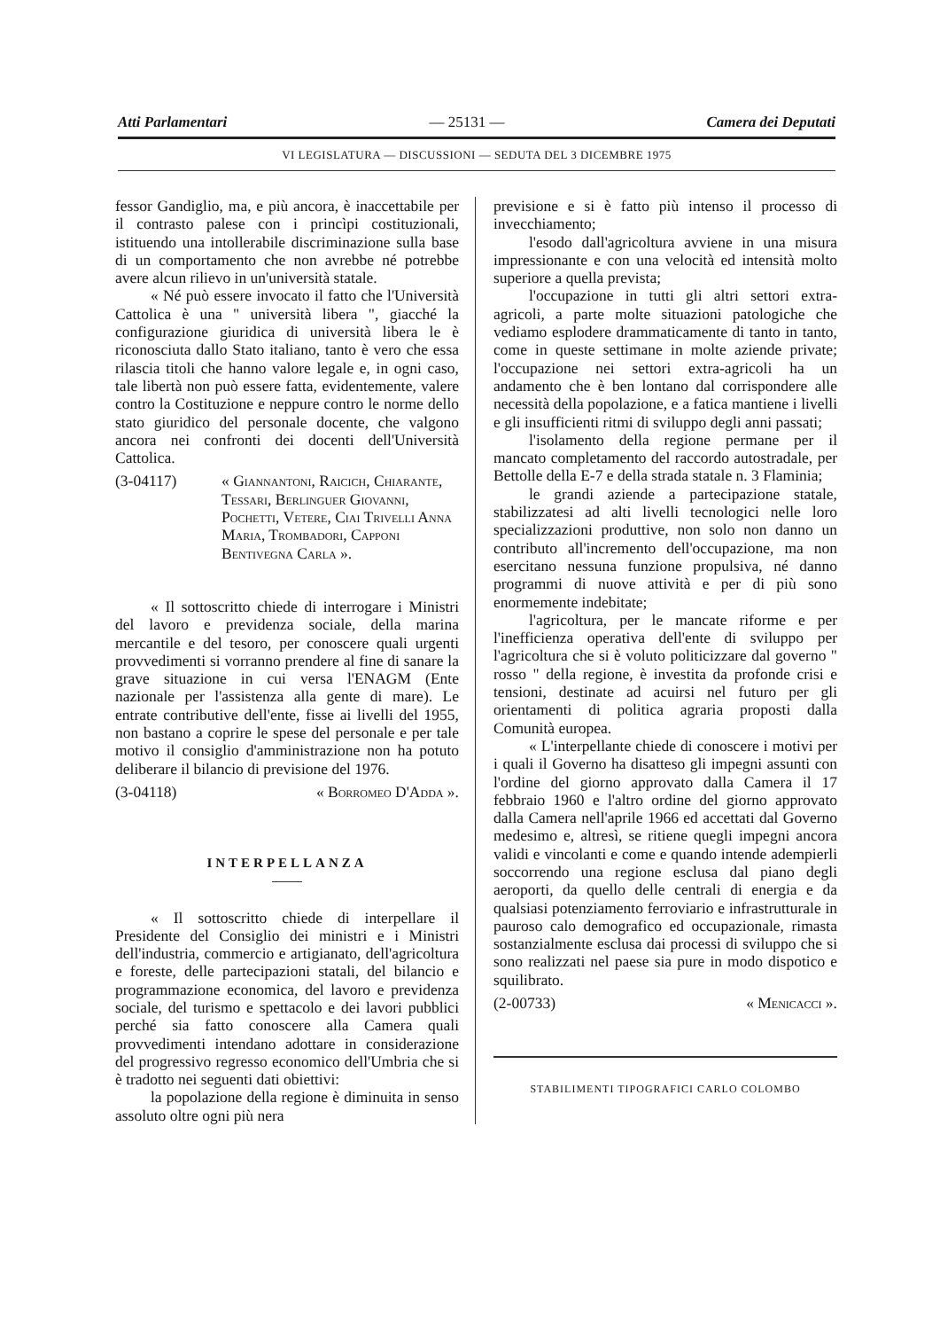Atti Parlamentari — 25131 — Camera dei Deputati
VI LEGISLATURA — DISCUSSIONI — SEDUTA DEL 3 DICEMBRE 1975
fessor Gandiglio, ma, e più ancora, è inaccettabile per il contrasto palese con i princìpi costituzionali, istituendo una intollerabile discriminazione sulla base di un comportamento che non avrebbe né potrebbe avere alcun rilievo in un'università statale.
« Né può essere invocato il fatto che l'Università Cattolica è una " università libera ", giacché la configurazione giuridica di università libera le è riconosciuta dallo Stato italiano, tanto è vero che essa rilascia titoli che hanno valore legale e, in ogni caso, tale libertà non può essere fatta, evidentemente, valere contro la Costituzione e neppure contro le norme dello stato giuridico del personale docente, che valgono ancora nei confronti dei docenti dell'Università Cattolica.
(3-04117) « Giannantoni, Raicich, Chiarante, Tessari, Berlinguer Giovanni, Pochetti, Vetere, Ciai Trivelli Anna Maria, Trombadori, Capponi Bentivegna Carla ».
« Il sottoscritto chiede di interrogare i Ministri del lavoro e previdenza sociale, della marina mercantile e del tesoro, per conoscere quali urgenti provvedimenti si vorranno prendere al fine di sanare la grave situazione in cui versa l'ENAGM (Ente nazionale per l'assistenza alla gente di mare). Le entrate contributive dell'ente, fisse ai livelli del 1955, non bastano a coprire le spese del personale e per tale motivo il consiglio d'amministrazione non ha potuto deliberare il bilancio di previsione del 1976.
(3-04118) « Borromeo D'Adda ».
INTERPELLANZA
« Il sottoscritto chiede di interpellare il Presidente del Consiglio dei ministri e i Ministri dell'industria, commercio e artigianato, dell'agricoltura e foreste, delle partecipazioni statali, del bilancio e programmazione economica, del lavoro e previdenza sociale, del turismo e spettacolo e dei lavori pubblici perché sia fatto conoscere alla Camera quali provvedimenti intendano adottare in considerazione del progressivo regresso economico dell'Umbria che si è tradotto nei seguenti dati obiettivi:
la popolazione della regione è diminuita in senso assoluto oltre ogni più nera
previsione e si è fatto più intenso il processo di invecchiamento;
l'esodo dall'agricoltura avviene in una misura impressionante e con una velocità ed intensità molto superiore a quella prevista;
l'occupazione in tutti gli altri settori extra-agricoli, a parte molte situazioni patologiche che vediamo esplodere drammaticamente di tanto in tanto, come in queste settimane in molte aziende private; l'occupazione nei settori extra-agricoli ha un andamento che è ben lontano dal corrispondere alle necessità della popolazione, e a fatica mantiene i livelli e gli insufficienti ritmi di sviluppo degli anni passati;
l'isolamento della regione permane per il mancato completamento del raccordo autostradale, per Bettolle della E-7 e della strada statale n. 3 Flaminia;
le grandi aziende a partecipazione statale, stabilizzatesi ad alti livelli tecnologici nelle loro specializzazioni produttive, non solo non danno un contributo all'incremento dell'occupazione, ma non esercitano nessuna funzione propulsiva, né danno programmi di nuove attività e per di più sono enormemente indebitate;
l'agricoltura, per le mancate riforme e per l'inefficienza operativa dell'ente di sviluppo per l'agricoltura che si è voluto politicizzare dal governo " rosso " della regione, è investita da profonde crisi e tensioni, destinate ad acuirsi nel futuro per gli orientamenti di politica agraria proposti dalla Comunità europea.
« L'interpellante chiede di conoscere i motivi per i quali il Governo ha disatteso gli impegni assunti con l'ordine del giorno approvato dalla Camera il 17 febbraio 1960 e l'altro ordine del giorno approvato dalla Camera nell'aprile 1966 ed accettati dal Governo medesimo e, altresì, se ritiene quegli impegni ancora validi e vincolanti e come e quando intende adempierli soccorrendo una regione esclusa dal piano degli aeroporti, da quello delle centrali di energia e da qualsiasi potenziamento ferroviario e infrastrutturale in pauroso calo demografico ed occupazionale, rimasta sostanzialmente esclusa dai processi di sviluppo che si sono realizzati nel paese sia pure in modo dispotico e squilibrato.
(2-00733) « Menicacci ».
STABILIMENTI TIPOGRAFICI CARLO COLOMBO